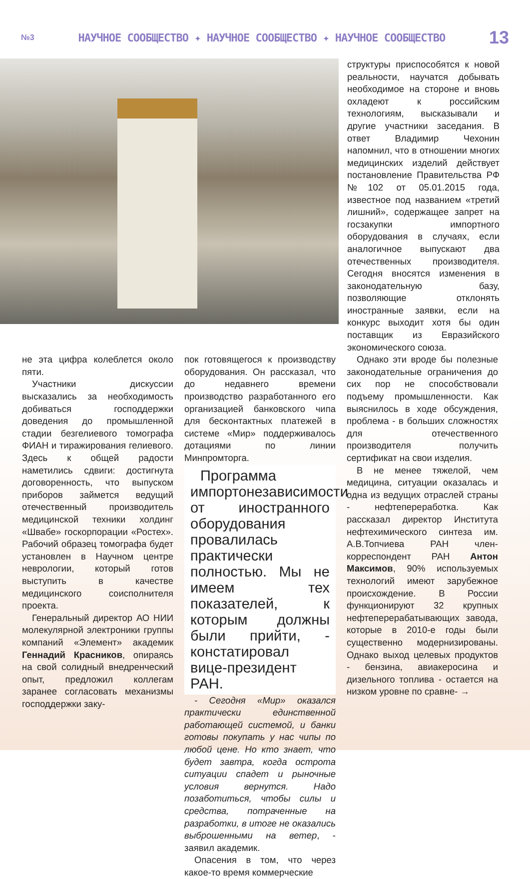№3 НАУЧНОЕ СООБЩЕСТВО ✦ НАУЧНОЕ СООБЩЕСТВО ✦ НАУЧНОЕ СООБЩЕСТВО 13
структуры приспособятся к новой реальности, научатся добывать необходимое на стороне и вновь охладеют к российским технологиям, высказывали и другие участники заседания. В ответ Владимир Чехонин напомнил, что в отношении многих медицинских изделий действует постановление Правительства РФ №102 от 05.01.2015 года, известное под названием «третий лишний», содержащее запрет на госзакупки импортного оборудования в случаях, если аналогичное выпускают два отечественных производителя. Сегодня вносятся изменения в законодательную базу, позволяющие отклонять иностранные заявки, если на конкурс выходит хотя бы один поставщик из Евразийского экономического союза.
не эта цифра колеблется около пяти.
Участники дискуссии высказались за необходимость добиваться господдержки доведения до промышленной стадии безгелиевого томографа ФИАН и тиражирования гелиевого. Здесь к общей радости наметились сдвиги: достигнута договоренность, что выпуском приборов займется ведущий отечественный производитель медицинской техники холдинг «Швабе» госкорпорации «Ростех». Рабочий образец томографа будет установлен в Научном центре неврологии, который готов выступить в качестве медицинского соисполнителя проекта.
Генеральный директор АО НИИ молекулярной электроники группы компаний «Элемент» академик Геннадий Красников, опираясь на свой солидный внедренческий опыт, предложил коллегам заранее согласовать механизмы господдержки заку-
пок готовящегося к производству оборудования. Он рассказал, что до недавнего времени производство разработанного его организацией банковского чипа для бесконтактных платежей в системе «Мир» поддерживалось дотациями по линии Минпромторга.
Программа импортонезависимости от иностранного оборудования провалилась практически полностью. Мы не имеем тех показателей, к которым должны были прийти, - констатировал вице-президент РАН.
- Сегодня «Мир» оказался практически единственной работающей системой, и банки готовы покупать у нас чипы по любой цене. Но кто знает, что будет завтра, когда острота ситуации спадет и рыночные условия вернутся. Надо позаботиться, чтобы силы и средства, потраченные на разработки, в итоге не оказались выброшенными на ветер, - заявил академик.
Опасения в том, что через какое-то время коммерческие
Однако эти вроде бы полезные законодательные ограничения до сих пор не способствовали подъему промышленности. Как выяснилось в ходе обсуждения, проблема - в больших сложностях для отечественного производителя получить сертификат на свои изделия.
В не менее тяжелой, чем медицина, ситуации оказалась и одна из ведущих отраслей страны - нефтепереработка. Как рассказал директор Института нефтехимического синтеза им. А.В.Топчиева РАН член-корреспондент РАН Антон Максимов, 90% используемых технологий имеют зарубежное происхождение. В России функционируют 32 крупных нефтеперерабатывающих завода, которые в 2010-е годы были существенно модернизированы. Однако выход целевых продуктов - бензина, авиакеросина и дизельного топлива - остается на низком уровне по сравне- →